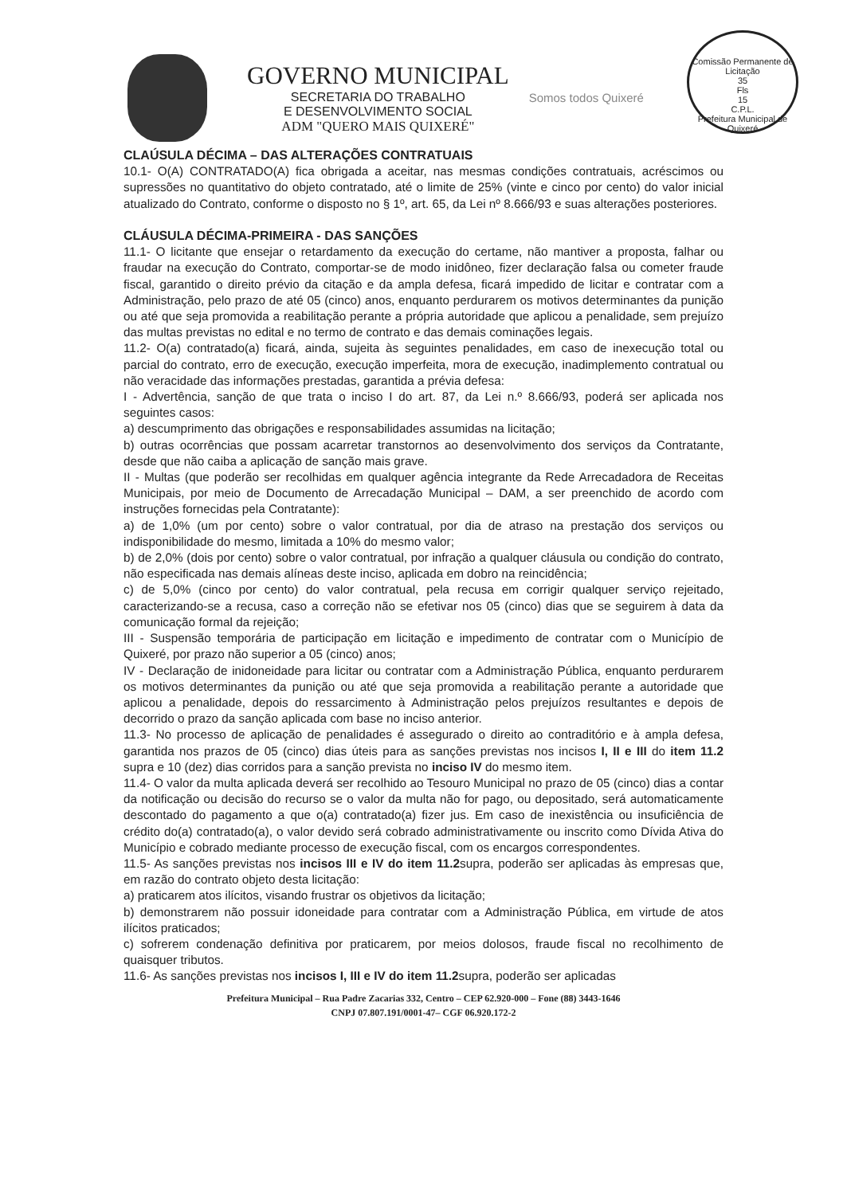GOVERNO MUNICIPAL
SECRETARIA DO TRABALHO
E DESENVOLVIMENTO SOCIAL
ADM "QUERO MAIS QUIXERÉ"
Somos todos Quixeré
Comissão Permanente de Licitação
35
Fls
15
C.P.L.
Prefeitura Municipal de Quixeré
CLAÚSULA DÉCIMA – DAS ALTERAÇÕES CONTRATUAIS
10.1- O(A) CONTRATADO(A) fica obrigada a aceitar, nas mesmas condições contratuais, acréscimos ou supressões no quantitativo do objeto contratado, até o limite de 25% (vinte e cinco por cento) do valor inicial atualizado do Contrato, conforme o disposto no § 1º, art. 65, da Lei nº 8.666/93 e suas alterações posteriores.
CLÁUSULA DÉCIMA-PRIMEIRA - DAS SANÇÕES
11.1- O licitante que ensejar o retardamento da execução do certame, não mantiver a proposta, falhar ou fraudar na execução do Contrato, comportar-se de modo inidôneo, fizer declaração falsa ou cometer fraude fiscal, garantido o direito prévio da citação e da ampla defesa, ficará impedido de licitar e contratar com a Administração, pelo prazo de até 05 (cinco) anos, enquanto perdurarem os motivos determinantes da punição ou até que seja promovida a reabilitação perante a própria autoridade que aplicou a penalidade, sem prejuízo das multas previstas no edital e no termo de contrato e das demais cominações legais.
11.2- O(a) contratado(a) ficará, ainda, sujeita às seguintes penalidades, em caso de inexecução total ou parcial do contrato, erro de execução, execução imperfeita, mora de execução, inadimplemento contratual ou não veracidade das informações prestadas, garantida a prévia defesa:
I - Advertência, sanção de que trata o inciso I do art. 87, da Lei n.º 8.666/93, poderá ser aplicada nos seguintes casos:
a) descumprimento das obrigações e responsabilidades assumidas na licitação;
b) outras ocorrências que possam acarretar transtornos ao desenvolvimento dos serviços da Contratante, desde que não caiba a aplicação de sanção mais grave.
II - Multas (que poderão ser recolhidas em qualquer agência integrante da Rede Arrecadadora de Receitas Municipais, por meio de Documento de Arrecadação Municipal – DAM, a ser preenchido de acordo com instruções fornecidas pela Contratante):
a) de 1,0% (um por cento) sobre o valor contratual, por dia de atraso na prestação dos serviços ou indisponibilidade do mesmo, limitada a 10% do mesmo valor;
b) de 2,0% (dois por cento) sobre o valor contratual, por infração a qualquer cláusula ou condição do contrato, não especificada nas demais alíneas deste inciso, aplicada em dobro na reincidência;
c) de 5,0% (cinco por cento) do valor contratual, pela recusa em corrigir qualquer serviço rejeitado, caracterizando-se a recusa, caso a correção não se efetivar nos 05 (cinco) dias que se seguirem à data da comunicação formal da rejeição;
III - Suspensão temporária de participação em licitação e impedimento de contratar com o Município de Quixeré, por prazo não superior a 05 (cinco) anos;
IV - Declaração de inidoneidade para licitar ou contratar com a Administração Pública, enquanto perdurarem os motivos determinantes da punição ou até que seja promovida a reabilitação perante a autoridade que aplicou a penalidade, depois do ressarcimento à Administração pelos prejuízos resultantes e depois de decorrido o prazo da sanção aplicada com base no inciso anterior.
11.3- No processo de aplicação de penalidades é assegurado o direito ao contraditório e à ampla defesa, garantida nos prazos de 05 (cinco) dias úteis para as sanções previstas nos incisos I, II e III do item 11.2 supra e 10 (dez) dias corridos para a sanção prevista no inciso IV do mesmo item.
11.4- O valor da multa aplicada deverá ser recolhido ao Tesouro Municipal no prazo de 05 (cinco) dias a contar da notificação ou decisão do recurso se o valor da multa não for pago, ou depositado, será automaticamente descontado do pagamento a que o(a) contratado(a) fizer jus. Em caso de inexistência ou insuficiência de crédito do(a) contratado(a), o valor devido será cobrado administrativamente ou inscrito como Dívida Ativa do Município e cobrado mediante processo de execução fiscal, com os encargos correspondentes.
11.5- As sanções previstas nos incisos III e IV do item 11.2supra, poderão ser aplicadas às empresas que, em razão do contrato objeto desta licitação:
a) praticarem atos ilícitos, visando frustrar os objetivos da licitação;
b) demonstrarem não possuir idoneidade para contratar com a Administração Pública, em virtude de atos ilícitos praticados;
c) sofrerem condenação definitiva por praticarem, por meios dolosos, fraude fiscal no recolhimento de quaisquer tributos.
11.6- As sanções previstas nos incisos I, III e IV do item 11.2supra, poderão ser aplicadas
Prefeitura Municipal – Rua Padre Zacarias 332, Centro – CEP 62.920-000 – Fone (88) 3443-1646
CNPJ 07.807.191/0001-47– CGF 06.920.172-2